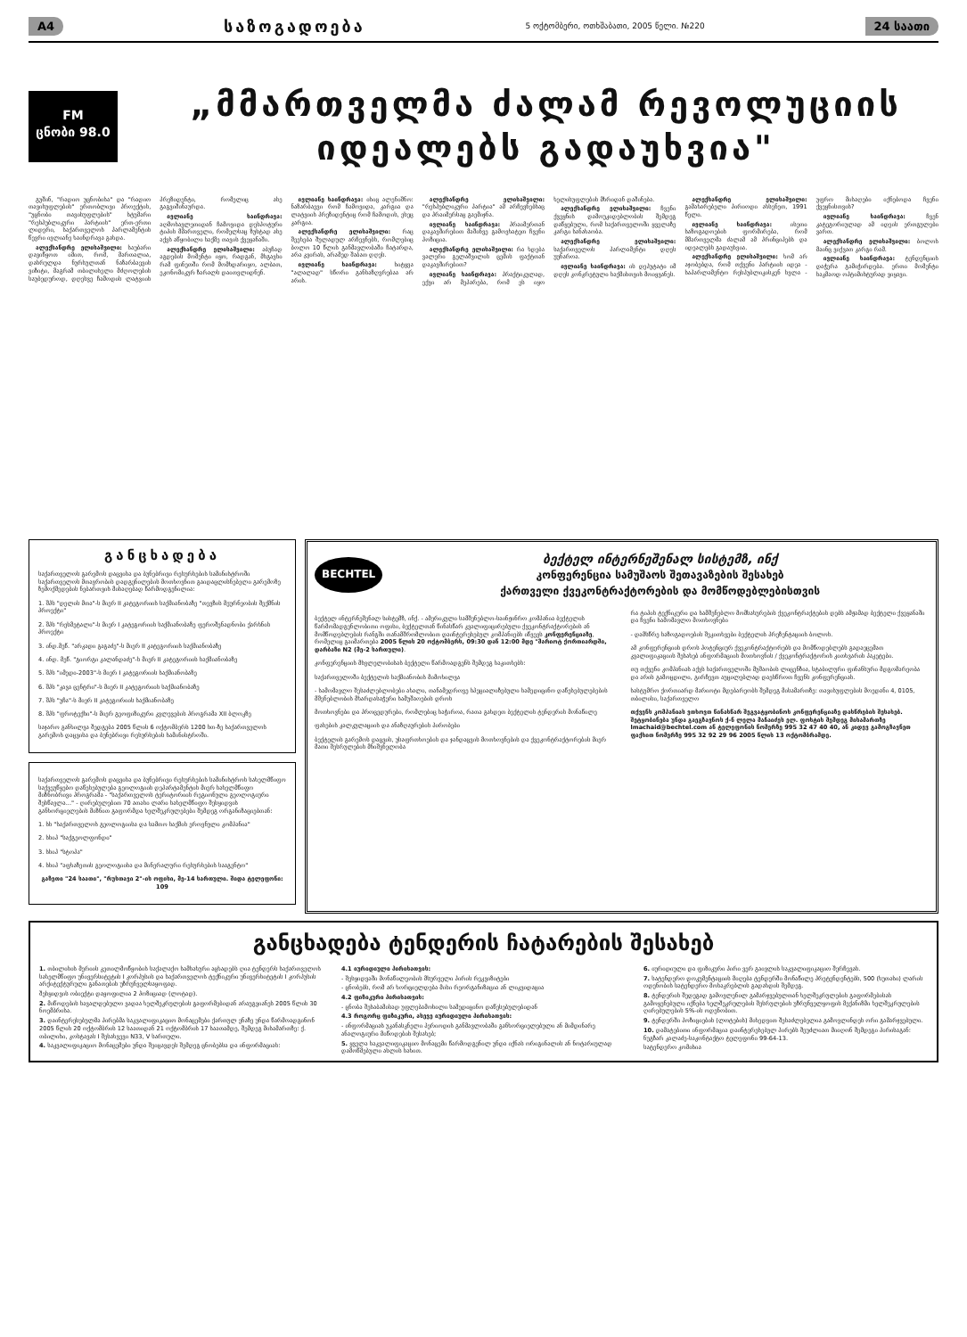A4 საზოგადოება 5 ოქტომბერი, ოთხშაბათი, 2005 წელი. №220 24 საათი
FM
ცნობი 98.0
„მმართველმა ძალამ რევოლუციის იდეალებს გადაუხვია"
გუშინ, "რადიო უცნობისა" და "რადიო თავისუფლების" ერთობლივი პროექტის, "უცნობი თავისუფლების" სტუმარი "რესპუბლიკური პარტიის" ერთ-ერთი ლიდერი, საქართველოს პარლამენტის წევრი ივლიანე ხაინდრავა გახდა.
ალექსანდრე ელისაშვილი: საუბარი დავიწყოთ იმით, რომ, მართალია, დასრულდა ნურსულთან ნაზარბაევის ვიზიტი, მაგრამ თბილისელი მძღოლების საუბედუროდ, დღესვე ჩამოდის ლატვიის პრეზიდენტი, რომელიც ასე გაგვიშინაურდა.
ივლიანე ხაინდრავა: აღმოსავლეთიდან ჩამოვიდა დესპოტური ტიპის მმართველი, რომელსაც ზუსტად ასე აქვს აწყობილი საქმე თავის ქვეყანაში.
ალექსანდრე ელისაშვილი: აბუჩად აგდების მომენტი იყო, რადგან, მსგავსი რამ ფინეთში რომ მომხდარიყო, ალბათ, ეკონომიკურ ზარალს დაითვლიდნენ.
ივლიანე ხაინდრავა: ისიც ალენიშნო: ნაზარბაევი რომ ჩამოვიდა, კარგია და ლატვიის პრეზიდენტიც რომ ჩამოდის, ესეც კარგია.
ალექსანდრე ელისაშვილი: რაც შეეხება შულადულ არჩევნებს, რომლებიც ბოლო 10 წლის განმავლობაში ჩატარდა, არა კვირას, არამედ შაბათ დღეს.
ივლიანე ხაინდრავა: სიტყვა "ალალად" სწორი განსაზღვრებაა არ არის.
ალექსანდრე ელისაშვილი: "რესპუბლიკური პარტია" ამ არჩევნებსაც და პრაიმერსაც გაემიჯნა.
ივლიანე ხაინდრავა: პრაიმერთან დაკავშირებით მაშინვე გამოვხატეთ ჩვენი პოზიცია.
ალექსანდრე ელისაშვილი: რა ხდება ვალერი გელაშვილის ცემის ფაქტთან დაკავშირებით?
ივლიანე ხაინდრავა: პრაქტიკულად, ექვი არ მეპარება, რომ ეს იყო ხელისუფლების მხრიდან დაშინება.
ალექსანდრე ელისაშვილი: ჩვენი ქვეყნის დამოუკიდებლობის შემდეგ დაწყებული, რომ საქართველოში ყველაზე კარგი სანახაობა.
ალექსანდრე ელისაშვილი: საქართველოს პარლამენტი დღეს უუნაროა.
ივლიანე ხაინდრავა: ის დეპუტატი იმ დღეს კონკრეტული საქმისთვის მოიყვანეს.
ალექსანდრე ელისაშვილი: გამახარებელი პირიოდი ახსენეთ, 1991 წელი.
ივლიანე ხაინდრავა: ისეთი საზოგადოების ფორმირება, რომ მმართველმა ძალამ ამ პრინციპებს და იდეალებს გადაუხვია.
ალექსანდრე ელისაშვილი: ხომ არ აჯობებდა, რომ თქვენი პარტიის იდეა - საპარლამენტო რესპუბლიკისკენ სვლა - უფრო მისაღები იქნებოდა ჩვენი ქვეყნისთვის?
ივლიანე ხაინდრავა: ჩვენ კატეგორიულად ამ იდეის ერთგულები ვართ.
ალექსანდრე ელისაშვილი: ბოლოს მაინც ვიქვათ კარგი რამ.
ივლიანე ხაინდრავა: ტენდენციის დაჭერა გამიჭირდება. ერთი მომენტი საკმაოდ ოპტიმისტურად ვიყავი.
განცხადება
საქართველოს გარემოს დაცვისა და ბუნებრივი რესურსების სამინისტროში საქართველოს მთავრობის დადგენილების მოთხოვნით გაიდაცლისნებელი გარემოზე ზემოქმედების ნებართვის მისაღებად წარმოდგენილია:
1. შპს "დელის მთა"-ს მიერ II კატეგორიის საქმიანობაზე "თევზის მეურნეობის შექმნის პროექტი"
2. შპს "რესმეტალი"-ს მიერ I კატეგორიის საქმიანობაზე ფეროშენადნობი ქარხნის პროექტი
3. ინდ.მეწ. "არკადი გაგაძე"-ს მიერ II კატეგორიის საქმიანობაზე
4. ინდ. მეწ. "გიორგი კალანდაძე"-ს მიერ II კატეგორიის საქმიანობაზე
5. შპს "იმედი-2003"-ს მიერ I კატეგორიის საქმიანობაზე
6. შპს "კავა ცენტრი"-ს მიერ II კატეგორიის საქმიანობაზე
7. შპს "უჩა"-ს მიერ II კატეგორიის საქმიანობაზე
8. შპს "ფროტექსი"-ს მიერ გეოფიზიკური კვლევების პროგრამა XII ბლოკზე
საჯარო განხილვა შედგება 2005 წლის 6 ოქტომბერს 1200 სთ-ზე საქართველოს გარემოს დაცვისა და ბუნებრივი რესურსების სამინისტროში.
საქართველოს გარემოს დაცვისა და ბუნებრივი რესურსების სამინისტროს სახელმწიფო საქვეუწყებო დაწესებულება გეოლოგიის დეპარტამენტის მიერ სახელმწიფო მიზნობრივი პროგრამა - "საქართველოს ტერიტორიის რეგიონული გეოლოგიური შესწავლა..." - ღირებულებით 70 ათასი ლარი სახელმწიფო შესყიდვის განხორციელების მიზნით გაფორმდა ხელშეკრულებები შემდეგ ორგანიზაციებთან:
1. სს "საქართველოს გეოლოგიისა და სამთო საქმის ეროვნული კომპანია"
2. სსიპ "საქგეოლფონდი"
3. სსიპ "სტოპა"
4. სსიპ "აფხაზეთის გეოლოგიისა და მინერალური რესურსების სააგენტო"
გაზეთი "24 საათი", "რუსთავი 2"-ის ოფისი, მე-14 სართული. შიდა ტელეფონი: 109
BECHTEL
ბექტელ ინტერნეშენალ სისტემზ, ინქ
კონფერენცია სამუშაოს შეთავაზების შესახებ
ქართველი ქვეკონტრაქტორების და მომწოდებლებისთვის
ბექტელ ინტერნეშენალ სისტემზ, ინქ. - ამერიკული სამშენებლო-საინჟინრო კომპანია ბექტელის წარმომადგენლობითი ოფისი, ბექტელთან წინასწარ კვალიფიცირებული ქვეკონტრაქტორების ან მომწოდებლების რანგში თანამშრომლობით დაინტერესებულ კომპანიებს იწვევს კონფერენციაზე, რომელიც გაიმართება 2005 წლის 20 ოქტომბერს, 09:30 დან 12:00 მდე "მარიოტ ქორთიარდში, დარბაზი N2 (მე-2 სართული).
კონფერენციის მსვლელობისას ბექტელი წარმოადგენს შემდეგ საკითხებს:
საქართველოში ბექტელის საქმიანობის მიმოხილვა
- სამომავლო შესაძლებლობები ახალი, თანამედროვე სპეციალიზებული სამედიცინო დაწესებულებების მშენებლობის მხარდასაჭერი სამუშაოების დროს
მოთხოვნები და პროცედურები, რომლებიც საჭიროა, რათა გახდეთ ბექტელის ტენდერის მონაწილე
ფასების კალკულაციის და ანაზღაურების პირობები
ბექტელის გარემოს დაცვის, უსაფრთხოების და ჯანდაცვის მოთხოვნების და ქვეკონტრაქტორების მიერ მათი შესრულების მნიშვნელობა
რა ტიპის ტექნიკური და სამშენებლო მომსახურების ქვეკონტრაქტების დებს ამჟამად ბექტელი ქვეყანაში და ჩვენი სამომავლო მოთხოვნები
- დამსწრე საზოგადოების შეკითხვები ბექტელის პრეზენტაციის ბოლოს.
ამ კონფერენციის დროს პოტენციურ ქვეკონტრაქტორებს და მომწოდებლებს გადაეცემათ კვალიფიკაციის შესახებ ინფორმაციის მოთხოვნის / ქვეკონტრაქტორის კითხვარის პაკეტები.
თუ თქვენი კომპანიას აქვს საქართველოში მუშაობის ლიცენზია, სტაბილური ფინანსური მდგომარეობა და არის გამოცდილი, გირჩევთ აუცილებლად დაესწროთ ჩვენს კონფერენციას.
სასტუმრო ქორთიარდ მარიოტი მდებარეობს შემდეგ მისამართზე: თავისუფლების მოედანი 4, 0105, თბილისი, საქართველო
თქვენს კომპანიას ვთხოვთ წინასწარ შეგვატყობინოს კონფერენციაზე დასწრების შესახებ. შეტყობინება უნდა გაეგზავნოს ქ-ნ ლელა მაჩაიძეს ელ. ფოსტის შემდეგ მისამართზე lmachaid@bechtel.com ან ტელეფონის ნომერზე 995 32 47 40 40, ან კიდევ გამოგზავნეთ ფაქსით ნომერზე 995 32 92 29 96 2005 წლის 13 ოქტომბრამდე.
განცხადება ტენდერის ჩატარების შესახებ
1. თბილისის მერიის კეთილმოწყობის საქალაქო სამსახური აცხადებს ღია ტენდერს საქართველოს სახელმწიფო უნივერსიტეტის I კორპუსის და საქართველოს ტექნიკური უნივერსიტეტის I კორპუსის არქიტექტურული განათების უზრუნველსაყოფად.
შესყიდვის ობიექტი დაყოფილია 2 პოზიციად (ლოტად).
2. მიწოდების სავალდებულო ვადაა ხელშეკრულების გაფორმებიდან არაუგვიანეს 2005 წლის 30 ნოემბრისა.
3. დაინტერესებულმა პირებმა საკვალიფიკაციო მონაცემები ქართულ ენაზე უნდა წარმოადგინონ 2005 წლის 20 ოქტომბრის 12 საათიდან 21 ოქტომბრის 17 საათამდე, შემდეგ მისამართზე: ქ. თბილისი, კოსტავას I შესახვევი N33, V სართული.
4. საკვალიფიკაციო მონაცემები უნდა შეიცავდეს შემდეგ ცნობებსა და ინფორმაციას:
4.1 იურიდიული პირისათვის:
- შესყიდვაში მონაწილეობის მსურველი პირის რეკვიზიტები
- ცნობებს, რომ არ ხორციელდება მისი რეორგანიზაცია ან ლიკვიდაცია
4.2 ფიზიკური პირისათვის:
- ცნობა შესაბამისად უფლებამოსილი სამედიცინო დაწესებულებიდან
4.3 როგორც ფიზიკური, ასევე იურიდიული პირისათვის:
- ინფორმაციას უკანასკნელი პერიოდის განმავლობაში განხორციელებული ან მიმდინარე ანალოგიური მიწოდების შესახებ;
5. ყველა საკვალიფიკაციო მონაცემი წარმოდგენილ უნდა იქნას ორიგინალის ან ნოტარიულად დამოწმებული ასლის სახით.
6. იურიდიული და ფიზიკური პირი ვერ გაივლის საკვალიფიკაციო შერჩევას.
7. სატენდერო დოკუმენტაციის მიღება ტენდერში მონაწილე პრეტენდენტებს, 500 (ხუთასი) ლარის ოდენობის სატენდერო მოსაკრებლის გადახდის შემდეგ.
8. ტენდერის შედეგად გამოვლენილ გამარჯვებულთან ხელშეკრულების გაფორმებისას გამოყენებული იქნება ხელშეკრულების შესრულების უზრუნველყოფის მექანიზმი ხელშეკრულების ღირებულების 5%-ის ოდენობით.
9. ტენდერში პოზიციების (ლოტების) მიხედვით შესაძლებელია გამოვლინდეს ორი გამარჯვებული.
10. დამატებითი ინფორმაცია დაინტერესებულ პირებს შეუძლიათ მიიღონ შემდეგი პირისაგან: ნუგზარ კალაძე-საკონტაქტო ტელეფონი 99-64-13.
სატენდერო კომისია